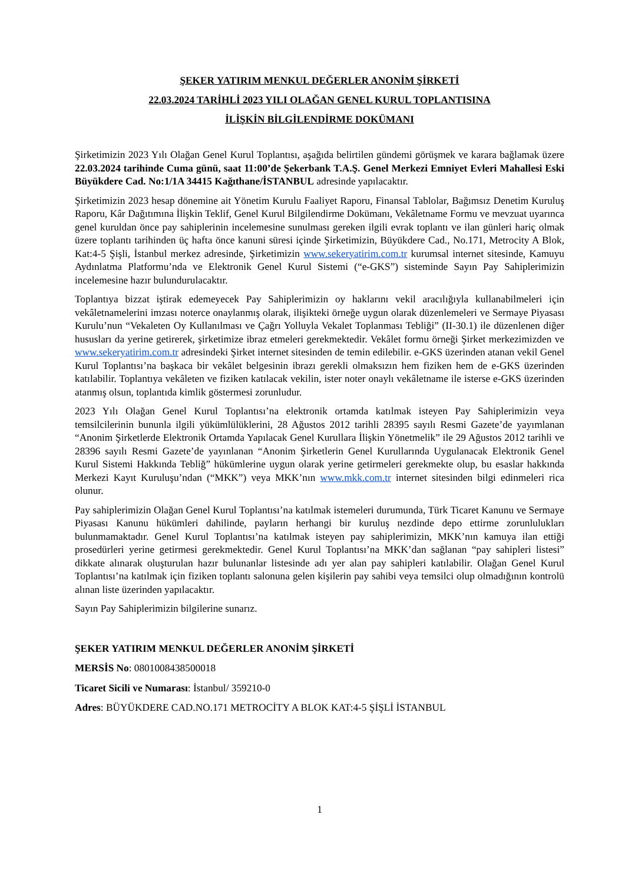ŞEKER YATIRIM MENKUL DEĞERLER ANONİM ŞİRKETİ
22.03.2024 TARİHLİ 2023 YILI OLAĞAN GENEL KURUL TOPLANTISINA
İLİŞKİN BİLGİLENDİRME DOKÜMANI
Şirketimizin 2023 Yılı Olağan Genel Kurul Toplantısı, aşağıda belirtilen gündemi görüşmek ve karara bağlamak üzere 22.03.2024 tarihinde Cuma günü, saat 11:00’de Şekerbank T.A.Ş. Genel Merkezi Emniyet Evleri Mahallesi Eski Büyükdere Cad. No:1/1A 34415 Kağıthane/İSTANBUL adresinde yapılacaktır.
Şirketimizin 2023 hesap dönemine ait Yönetim Kurulu Faaliyet Raporu, Finansal Tablolar, Bağımsız Denetim Kuruluş Raporu, Kâr Dağıtımına İlişkin Teklif, Genel Kurul Bilgilendirme Dokümanı, Vekâletname Formu ve mevzuat uyarınca genel kuruldan önce pay sahiplerinin incelemesine sunulması gereken ilgili evrak toplantı ve ilan günleri hariç olmak üzere toplantı tarihinden üç hafta önce kanuni süresi içinde Şirketimizin, Büyükdere Cad., No.171, Metrocity A Blok, Kat:4-5 Şişli, İstanbul merkez adresinde, Şirketimizin www.sekeryatirim.com.tr kurumsal internet sitesinde, Kamuyu Aydınlatma Platformu’nda ve Elektronik Genel Kurul Sistemi (“e-GKS”) sisteminde Sayın Pay Sahiplerimizin incelemesine hazır bulundurulacaktır.
Toplantıya bizzat iştirak edemeyecek Pay Sahiplerimizin oy haklarını vekil aracılığıyla kullanabilmeleri için vekâletnamelerini imzası noterce onaylanmış olarak, ilişikteki örneğe uygun olarak düzenlemeleri ve Sermaye Piyasası Kurulu’nun “Vekaleten Oy Kullanılması ve Çağrı Yolluyla Vekalet Toplanması Tebliği” (II-30.1) ile düzenlenen diğer hususları da yerine getirerek, şirketimize ibraz etmeleri gerekmektedir. Vekâlet formu örneği Şirket merkezimizden ve www.sekeryatirim.com.tr adresindeki Şirket internet sitesinden de temin edilebilir. e-GKS üzerinden atanan vekil Genel Kurul Toplantısı’na başkaca bir vekâlet belgesinin ibrazı gerekli olmaksızın hem fiziken hem de e-GKS üzerinden katılabilir. Toplantıya vekâleten ve fiziken katılacak vekilin, ister noter onaylı vekâletname ile isterse e-GKS üzerinden atanmış olsun, toplantıda kimlik göstermesi zorunludur.
2023 Yılı Olağan Genel Kurul Toplantısı’na elektronik ortamda katılmak isteyen Pay Sahiplerimizin veya temsilcilerinin bununla ilgili yükümlülüklerini, 28 Ağustos 2012 tarihli 28395 sayılı Resmi Gazete’de yayımlanan “Anonim Şirketlerde Elektronik Ortamda Yapılacak Genel Kurullara İlişkin Yönetmelik” ile 29 Ağustos 2012 tarihli ve 28396 sayılı Resmi Gazete’de yayınlanan “Anonim Şirketlerin Genel Kurullarında Uygulanacak Elektronik Genel Kurul Sistemi Hakkında Tebliğ” hükümlerine uygun olarak yerine getirmeleri gerekmekte olup, bu esaslar hakkında Merkezi Kayıt Kuruluşu’ndan (“MKK”) veya MKK’nın www.mkk.com.tr internet sitesinden bilgi edinmeleri rica olunur.
Pay sahiplerimizin Olağan Genel Kurul Toplantısı’na katılmak istemeleri durumunda, Türk Ticaret Kanunu ve Sermaye Piyasası Kanunu hükümleri dahilinde, payların herhangi bir kuruluş nezdinde depo ettirme zorunlulukları bulunmamaktadır. Genel Kurul Toplantısı’na katılmak isteyen pay sahiplerimizin, MKK’nın kamuya ilan ettiği prosedürleri yerine getirmesi gerekmektedir. Genel Kurul Toplantısı’na MKK’dan sağlanan “pay sahipleri listesi” dikkate alınarak oluşturulan hazır bulunanlar listesinde adı yer alan pay sahipleri katılabilir. Olağan Genel Kurul Toplantısı’na katılmak için fiziken toplantı salonuna gelen kişilerin pay sahibi veya temsilci olup olmadığının kontrolü alınan liste üzerinden yapılacaktır.
Sayın Pay Sahiplerimizin bilgilerine sunarız.
ŞEKER YATIRIM MENKUL DEĞERLER ANONİM ŞİRKETİ
MERSİS No: 0801008438500018
Ticaret Sicili ve Numarası: İstanbul/ 359210-0
Adres: BÜYÜKDERE CAD.NO.171 METROCİTY A BLOK KAT:4-5 ŞİŞLİ İSTANBUL
1